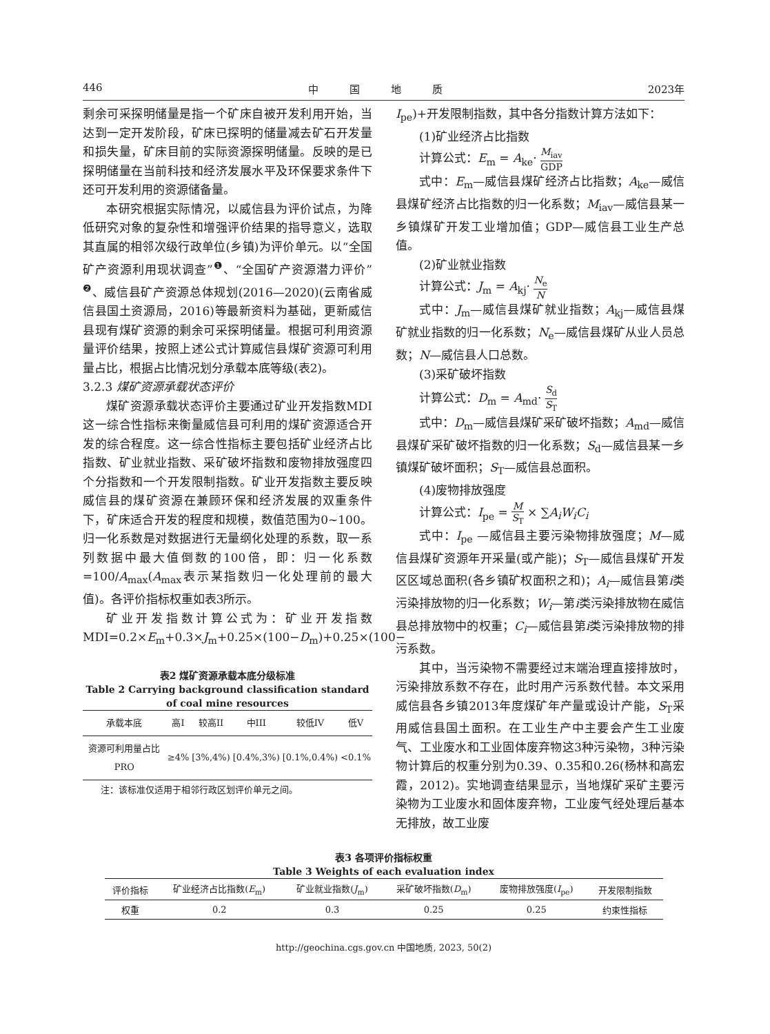446 中　　　国　　　地　　　质 2023年
剩余可采探明储量是指一个矿床自被开发利用开始，当达到一定开发阶段，矿床已探明的储量减去矿石开发量和损失量，矿床目前的实际资源探明储量。反映的是已探明储量在当前科技和经济发展水平及环保要求条件下还可开发利用的资源储备量。
本研究根据实际情况，以威信县为评价试点，为降低研究对象的复杂性和增强评价结果的指导意义，选取其直属的相邻次级行政单位(乡镇)为评价单元。以“全国矿产资源利用现状调查”<sup>❶</sup>、“全国矿产资源潜力评价”<sup>❷</sup>、威信县矿产资源总体规划(2016—2020)(云南省威信县国土资源局，2016)等最新资料为基础，更新威信县现有煤矿资源的剩余可采探明储量。根据可利用资源量评价结果，按照上述公式计算威信县煤矿资源可利用量占比，根据占比情况划分承载本底等级(表2)。
3.2.3 煤矿资源承载状态评价
煤矿资源承载状态评价主要通过矿业开发指数MDI这一综合性指标来衡量威信县可利用的煤矿资源适合开发的综合程度。这一综合性指标主要包括矿业经济占比指数、矿业就业指数、采矿破坏指数和废物排放强度四个分指数和一个开发限制指数。矿业开发指数主要反映威信县的煤矿资源在兼顾环保和经济发展的双重条件下，矿床适合开发的程度和规模，数值范围为0~100。归一化系数是对数据进行无量纲化处理的系数，取一系列数据中最大值倒数的100倍，即：归一化系数=100/A<sub>max</sub>(A<sub>max</sub>表示某指数归一化处理前的最大值)。各评价指标权重如表3所示。
矿业开发指数计算公式为：矿业开发指数MDI=0.2×E<sub>m</sub>+0.3×J<sub>m</sub>+0.25×(100−D<sub>m</sub>)+0.25×(100−
表2 煤矿资源承载本底分级标准
Table 2 Carrying background classification standard of coal mine resources
| 承载本底 | 高I | 较高II | 中III | 较低IV | 低V |
| --- | --- | --- | --- | --- | --- |
| 资源可利用量占比 PRO | ≥4% | [3%,4%) | [0.4%,3%) | [0.1%,0.4%) | <0.1% |
注：该标准仅适用于相邻行政区划评价单元之间。
I<sub>pe</sub>)+开发限制指数，其中各分指数计算方法如下：
(1)矿业经济占比指数
计算公式：E<sub>m</sub> = A<sub>ke</sub>· M<sub>iav</sub> GDP
式中：E<sub>m</sub>—威信县煤矿经济占比指数；A<sub>ke</sub>—威信县煤矿经济占比指数的归一化系数；M<sub>iav</sub>—威信县某一乡镇煤矿开发工业增加值；GDP—威信县工业生产总值。
(2)矿业就业指数
计算公式：J<sub>m</sub> = A<sub>kj</sub>· N<sub>e</sub> N
式中：J<sub>m</sub>—威信县煤矿就业指数；A<sub>kj</sub>—威信县煤矿就业指数的归一化系数；N<sub>e</sub>—威信县煤矿从业人员总数；N—威信县人口总数。
(3)采矿破坏指数
计算公式：D<sub>m</sub> = A<sub>md</sub>· S<sub>d</sub> S<sub>T</sub>
式中：D<sub>m</sub>—威信县煤矿采矿破坏指数；A<sub>md</sub>—威信县煤矿采矿破坏指数的归一化系数；S<sub>d</sub>—威信县某一乡镇煤矿破坏面积；S<sub>T</sub>—威信县总面积。
(4)废物排放强度
计算公式：I<sub>pe</sub> = M S<sub>T</sub> × ∑A<sub>i</sub>W<sub>i</sub>C<sub>i</sub>
式中：I<sub>pe</sub> —威信县主要污染物排放强度；M—威信县煤矿资源年开采量(或产能)；S<sub>T</sub>—威信县煤矿开发区区域总面积(各乡镇矿权面积之和)；A<sub>i</sub>—威信县第i类污染排放物的归一化系数；W<sub>i</sub>—第i类污染排放物在威信县总排放物中的权重；C<sub>i</sub>—威信县第i类污染排放物的排污系数。
其中，当污染物不需要经过末端治理直接排放时，污染排放系数不存在，此时用产污系数代替。本文采用威信县各乡镇2013年度煤矿年产量或设计产能，S<sub>T</sub>采用威信县国土面积。在工业生产中主要会产生工业废气、工业废水和工业固体废弃物这3种污染物，3种污染物计算后的权重分别为0.39、0.35和0.26(杨林和高宏霞，2012)。实地调查结果显示，当地煤矿采矿主要污染物为工业废水和固体废弃物，工业废气经处理后基本无排放，故工业废
表3 各项评价指标权重
Table 3 Weights of each evaluation index
| 评价指标 | 矿业经济占比指数( E<sub>m</sub>) | 矿业就业指数( J<sub>m</sub>) | 采矿破坏指数( D<sub>m</sub>) | 废物排放强度( I<sub>pe</sub>) | 开发限制指数 |
| --- | --- | --- | --- | --- | --- |
| 权重 | 0.2 | 0.3 | 0.25 | 0.25 | 约束性指标 |
http://geochina.cgs.gov.cn 中国地质, 2023, 50(2)